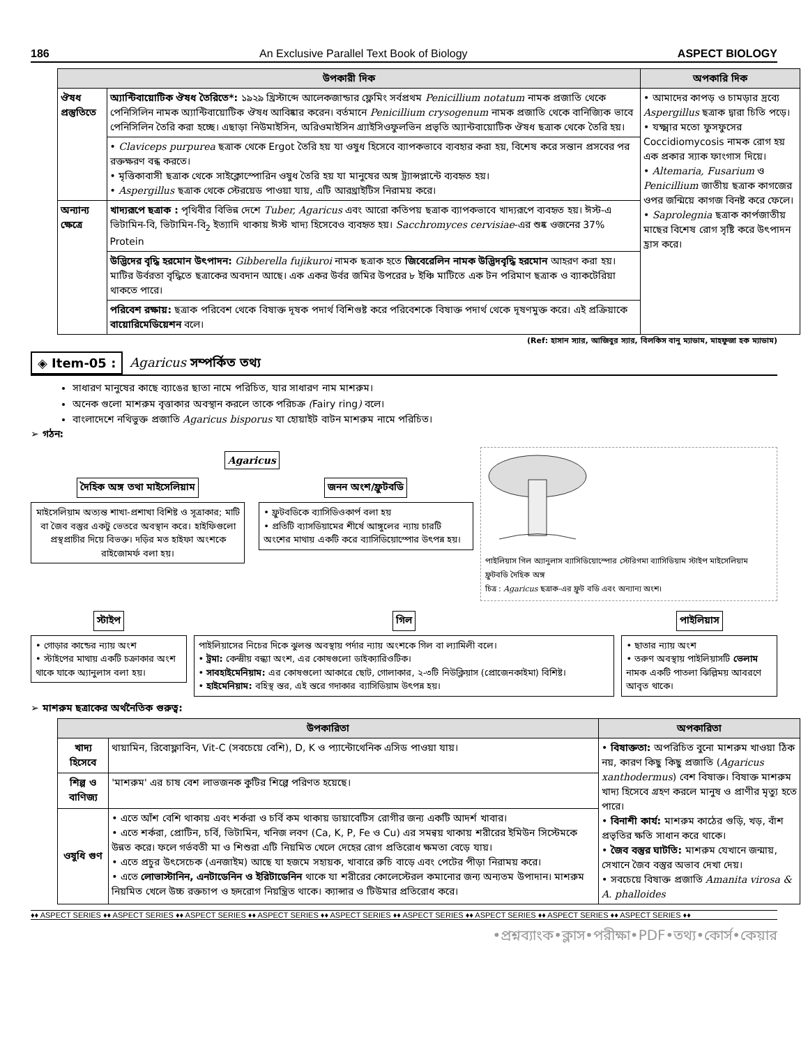186 An Exclusive Parallel Text Book of Biology ASPECT BIOLOGY
| উপকারী দিক | | অপকারি দিক |
| --- | --- | --- |
| ঔষধ প্রস্তুতিতে | অ্যান্টিবায়োটিক ঔষধ তৈরিতে*: ১৯২৯ খ্রিস্টাব্দে আলেকজান্ডার ফ্লেমিং সর্বপ্রথম Penicillium notatum নামক প্রজাতি থেকে পেনিসিলিন নামক অ্যান্টিবায়োটিক ঔষধ আবিষ্কার করেন। বর্তমানে Penicillium crysogenum নামক প্রজাতি থেকে বানিজ্যিক ভাবে পেনিসিলিন তৈরি করা হচ্ছে। এছাড়া নিউমাইসিন, অরিওমাইসিন গ্র্যাইসিওফুলভিন প্রভৃতি অ্যান্টবায়োটিক ঔষধ ছত্রাক থেকে তৈরি হয়। | • আমাদের কাপড় ও চামড়ার দ্রব্যে Aspergillus ছত্রাক দ্বারা চিতি পড়ে। • যক্ষ্মার মতো ফুসফুসের Coccidiomycosis নামক রোগ হয় এক প্রকার স্যাক ফাংগাস দিয়ে। • Altemaria, Fusarium ও Penicillium জাতীয় ছত্রাক কাগজের ওপর জন্মিয়ে কাগজ বিনষ্ট করে ফেলে। • Saprolegnia ছত্রাক কার্পজাতীয় মাছের বিশেষ রোগ সৃষ্টি করে উৎপাদন হ্রাস করে। |
| | • Claviceps purpurea ছত্রাক থেকে Ergot তৈরি হয় যা ওষুধ হিসেবে ব্যাপকভাবে ব্যবহার করা হয়, বিশেষ করে সন্তান প্রসবের পর রক্তক্ষরণ বন্ধ করতে। • মৃত্তিকাবাসী ছত্রাক থেকে সাইক্লোস্পোরিন ওষুধ তৈরি হয় যা মানুষের অঙ্গ ট্র্যান্সপ্লান্টে ব্যবহৃত হয়। • Aspergillus ছত্রাক থেকে স্টেরয়েড পাওয়া যায়, এটি আরথ্রাইটিস নিরাময় করে। | |
| অন্যান্য ক্ষেত্রে | খাদ্যরূপে ছত্রাক : পৃথিবীর বিভিন্ন দেশে Tuber, Agaricus এবং আরো কতিপয় ছত্রাক ব্যাপকভাবে খাদ্যরূপে ব্যবহৃত হয়। ঈস্ট-এ ভিটামিন-বি, ভিটামিন-বি<sub>2</sub> ইত্যাদি থাকায় ঈস্ট খাদ্য হিসেবেও ব্যবহৃত হয়। Sacchromyces cervisiae -এর শুষ্ক ওজনের 37% Protein | |
| | উদ্ভিদের বৃদ্ধি হরমোন উৎপাদন: Gibberella fujikuroi নামক ছত্রাক হতে জিবেরেলিন নামক উদ্ভিদবৃদ্ধি হরমোন আহরণ করা হয়। মাটির উর্বরতা বৃদ্ধিতে ছত্রাকের অবদান আছে। এক একর উর্বর জমির উপরের ৮ ইঞ্চি মাটিতে এক টন পরিমাণ ছত্রাক ও ব্যাকটেরিয়া থাকতে পারে। | |
| | পরিবেশ রক্ষায়: ছত্রাক পরিবেশ থেকে বিষাক্ত দূষক পদার্থ বিশিগুষ্ট করে পরিবেশকে বিষাক্ত পদার্থ থেকে দূষণমুক্ত করে। এই প্রক্রিয়াকে বায়োরিমেডিয়েশন বলে। | |
(Ref: হাসান স্যার, আজিবুর স্যার, বিলকিস বানু ম্যাডাম, মাহফুজা হক ম্যাডাম)
◈ Item-05 : Agaricus সম্পর্কিত তথ্য
সাধারণ মানুষের কাছে ব্যাঙের ছাতা নামে পরিচিত, যার সাধারণ নাম মাশরুম।
অনেক গুলো মাশরুম বৃত্তাকার অবস্থান করলে তাকে পরিচক্র (Fairy ring) বলে।
বাংলাদেশে নথিভুক্ত প্রজাতি Agaricus bisporus যা হোয়াইট বাটন মাশরুম নামে পরিচিত।
➢ গঠন:
Agaricus
দৈহিক অঙ্গ তথা মাইসেলিয়াম
মাইসেলিয়াম অত্যন্ত শাখা-প্রশাখা বিশিষ্ট ও সূত্রাকার; মাটি বা জৈব বস্তুর একটু ভেতরে অবস্থান করে। হাইফিগুলো প্রস্থপ্রাচীর দিয়ে বিভক্ত। দড়ির মত হাইফা অংশকে রাইজোমর্ফ বলা হয়।
জনন অংশ/ফ্রুটবডি
• ফ্রুটবডিকে ব্যাসিডিওকার্প বলা হয়
• প্রতিটি ব্যাসডিয়ামের শীর্ষে আঙ্গুলের ন্যায় চারটি অংশের মাথায় একটি করে ব্যাসিডিয়োস্পোর উৎপন্ন হয়।
পাইলিয়াস গিল অ্যানুলাস ব্যাসিডিয়োস্পোর স্টেরিগমা ব্যাসিডিয়াম স্টাইপ মাইসেলিয়াম ফ্রুটবডি দৈহিক অঙ্গ
চিত্র : Agaricus ছত্রাক-এর ফ্রুট বডি এবং অন্যান্য অংশ।
স্টাইপ
• গোড়ার কান্ডের ন্যায় অংশ
• স্টাইপের মাথায় একটি চক্রাকার অংশ থাকে যাকে অ্যানুলাস বলা হয়।
গিল
পাইলিয়াসের নিচের দিকে ঝুলন্ত অবস্থায় পর্দার ন্যায় অংশকে গিল বা ল্যামিলী বলে।
• ট্রমা: কেন্দ্রীয় বন্ধ্যা অংশ, এর কোষগুলো ডাইক্যারিওটিক।
• সাবহাইমেনিয়াম: এর কোষগুলো আকারে ছোট, গোলাকার, ২-৩টি নিউক্লিয়াস (প্রোজেনকাইমা) বিশিষ্ট।
• হাইমেনিয়াম: বহিস্থ স্তর, এই স্তরে গদাকার ব্যাসিডিয়াম উৎপন্ন হয়।
পাইলিয়াস
• ছাতার ন্যায় অংশ
• তরুণ অবস্থায় পাইলিয়াসটি ভেলাম নামক একটি পাতলা ঝিল্লিময় আবরণে আবৃত থাকে।
➢ মাশরুম ছত্রাকের অর্থনৈতিক গুরুত্ব:
| উপকারিতা | | অপকারিতা |
| --- | --- | --- |
| খাদ্য হিসেবে | থায়ামিন, রিবোফ্লাবিন, Vit-C (সবচেয়ে বেশি), D, K ও প্যান্টোথেনিক এসিড পাওয়া যায়। | • বিষাক্ততা: অপরিচিত বুনো মাশরুম খাওয়া ঠিক নয়, কারণ কিছু কিছু প্রজাতি ( Agaricus xanthodermus ) বেশ বিষাক্ত। বিষাক্ত মাশরুম খাদ্য হিসেবে গ্রহণ করলে মানুষ ও প্রাণীর মৃত্যু হতে পারে। • বিনাশী কার্য: মাশরুম কাঠের গুড়ি, খড়, বাঁশ প্রভৃতির ক্ষতি সাধান করে থাকে। • জৈব বস্তুর ঘাটতি: মাশরুম যেখানে জন্মায়, সেখানে জৈব বস্তুর অভাব দেখা দেয়। • সবচেয়ে বিষাক্ত প্রজাতি Amanita virosa & A. phalloides |
| শিল্প ও বাণিজ্য | 'মাশরুম' এর চাষ বেশ লাভজনক কুটির শিল্পে পরিণত হয়েছে। | |
| ওষুধি গুণ | • এতে আঁশ বেশি থাকায় এবং শর্করা ও চর্বি কম থাকায় ডায়াবেটিস রোগীর জন্য একটি আদর্শ খাবার। • এতে শর্করা, প্রোটিন, চর্বি, ভিটামিন, খনিজ লবণ (Ca, K, P, Fe ও Cu) এর সমন্বয় থাকায় শরীরের ইমিউন সিস্টেমকে উন্নত করে। ফলে গর্ভবতী মা ও শিশুরা এটি নিয়মিত খেলে দেহের রোগ প্রতিরোধ ক্ষমতা বেড়ে যায়। • এতে প্রচুর উৎসেচেক (এনজাইম) আছে যা হজমে সহায়ক, খাবারে রুচি বাড়ে এবং পেটের পীড়া নিরাময় করে। • এতে লোভাস্টানিন, এনটাডেনিন ও ইরিটাডেনিন থাকে যা শরীরের কোলেস্টেরল কমানোর জন্য অন্যতম উপাদান। মাশরুম নিয়মিত খেলে উচ্চ রক্তচাপ ও হৃদরোগ নিয়ন্ত্রিত থাকে। ক্যান্সার ও টিউমার প্রতিরোধ করে। | |
♦♦ ASPECT SERIES ♦♦ ASPECT SERIES ♦♦ ASPECT SERIES ♦♦ ASPECT SERIES ♦♦ ASPECT SERIES ♦♦ ASPECT SERIES ♦♦ ASPECT SERIES ♦♦ ASPECT SERIES ♦♦ ASPECT SERIES ♦♦
•প্রশ্নব্যাংক•ক্লাস•পরীক্ষা•PDF•তথ্য•কোর্স•কেয়ার